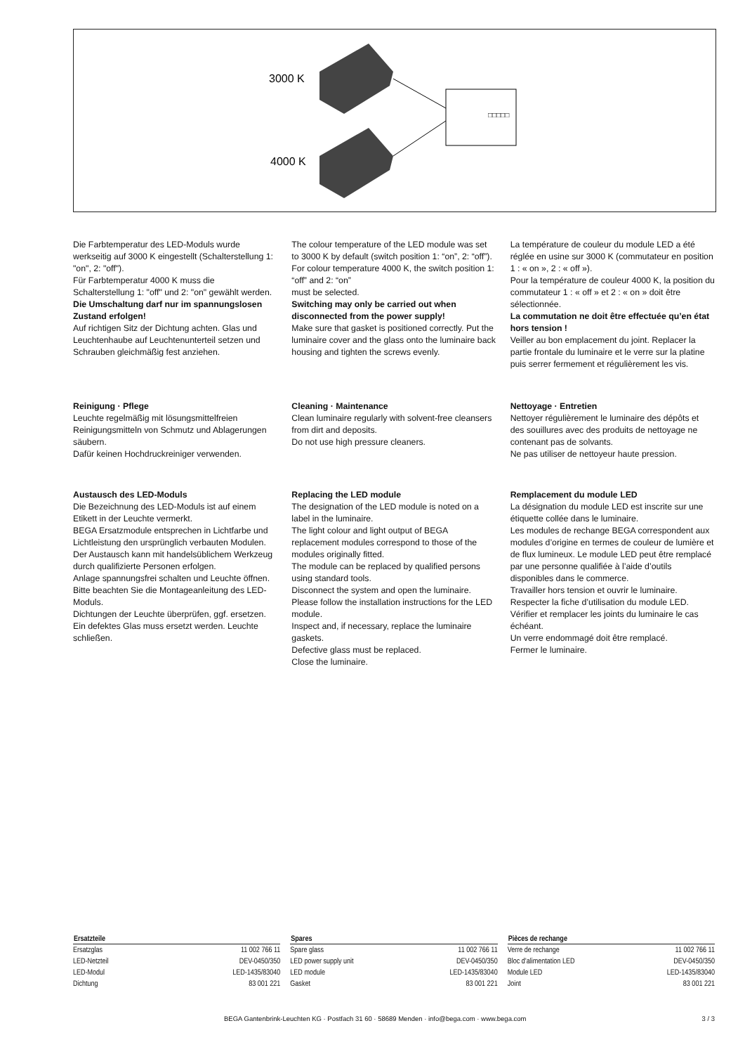3000 K
4000 K
□□□□□
Die Farbtemperatur des LED-Moduls wurde werkseitig auf 3000 K eingestellt (Schalterstellung 1: "on", 2: "off").
Für Farbtemperatur 4000 K muss die Schalterstellung 1: "off" und 2: "on" gewählt werden.
Die Umschaltung darf nur im spannungslosen Zustand erfolgen!
Auf richtigen Sitz der Dichtung achten. Glas und Leuchtenhaube auf Leuchtenunterteil setzen und Schrauben gleichmäßig fest anziehen.
Reinigung · Pflege
Leuchte regelmäßig mit lösungsmittelfreien Reinigungsmitteln von Schmutz und Ablagerungen säubern.
Dafür keinen Hochdruckreiniger verwenden.
Austausch des LED-Moduls
Die Bezeichnung des LED-Moduls ist auf einem Etikett in der Leuchte vermerkt.
BEGA Ersatzmodule entsprechen in Lichtfarbe und Lichtleistung den ursprünglich verbauten Modulen.
Der Austausch kann mit handelsüblichem Werkzeug durch qualifizierte Personen erfolgen.
Anlage spannungsfrei schalten und Leuchte öffnen.
Bitte beachten Sie die Montageanleitung des LED-Moduls.
Dichtungen der Leuchte überprüfen, ggf. ersetzen. Ein defektes Glas muss ersetzt werden. Leuchte schließen.
The colour temperature of the LED module was set to 3000 K by default (switch position 1: “on”, 2: “off”).
For colour temperature 4000 K, the switch position 1: “off” and 2: “on”
must be selected.
Switching may only be carried out when disconnected from the power supply!
Make sure that gasket is positioned correctly. Put the luminaire cover and the glass onto the luminaire back housing and tighten the screws evenly.
Cleaning · Maintenance
Clean luminaire regularly with solvent-free cleansers from dirt and deposits.
Do not use high pressure cleaners.
Replacing the LED module
The designation of the LED module is noted on a label in the luminaire.
The light colour and light output of BEGA replacement modules correspond to those of the modules originally fitted.
The module can be replaced by qualified persons using standard tools.
Disconnect the system and open the luminaire.
Please follow the installation instructions for the LED module.
Inspect and, if necessary, replace the luminaire gaskets.
Defective glass must be replaced.
Close the luminaire.
La température de couleur du module LED a été réglée en usine sur 3000 K (commutateur en position 1 : « on », 2 : « off »).
Pour la température de couleur 4000 K, la position du commutateur 1 : « off » et 2 : « on » doit être sélectionnée.
La commutation ne doit être effectuée qu’en état hors tension !
Veiller au bon emplacement du joint. Replacer la partie frontale du luminaire et le verre sur la platine puis serrer fermement et régulièrement les vis.
Nettoyage · Entretien
Nettoyer régulièrement le luminaire des dépôts et des souillures avec des produits de nettoyage ne contenant pas de solvants.
Ne pas utiliser de nettoyeur haute pression.
Remplacement du module LED
La désignation du module LED est inscrite sur une étiquette collée dans le luminaire.
Les modules de rechange BEGA correspondent aux modules d’origine en termes de couleur de lumière et de flux lumineux. Le module LED peut être remplacé par une personne qualifiée à l’aide d’outils disponibles dans le commerce.
Travailler hors tension et ouvrir le luminaire.
Respecter la fiche d’utilisation du module LED.
Vérifier et remplacer les joints du luminaire le cas échéant.
Un verre endommagé doit être remplacé.
Fermer le luminaire.
| Ersatzteile | |
| --- | --- |
| Ersatzglas | 11 002 766 11 |
| LED-Netzteil | DEV-0450/350 |
| LED-Modul | LED-1435/83040 |
| Dichtung | 83 001 221 |
| Spares | |
| --- | --- |
| Spare glass | 11 002 766 11 |
| LED power supply unit | DEV-0450/350 |
| LED module | LED-1435/83040 |
| Gasket | 83 001 221 |
| Pièces de rechange | |
| --- | --- |
| Verre de rechange | 11 002 766 11 |
| Bloc d’alimentation LED | DEV-0450/350 |
| Module LED | LED-1435/83040 |
| Joint | 83 001 221 |
BEGA Gantenbrink-Leuchten KG · Postfach 31 60 · 58689 Menden · info@bega.com · www.bega.com 3 / 3